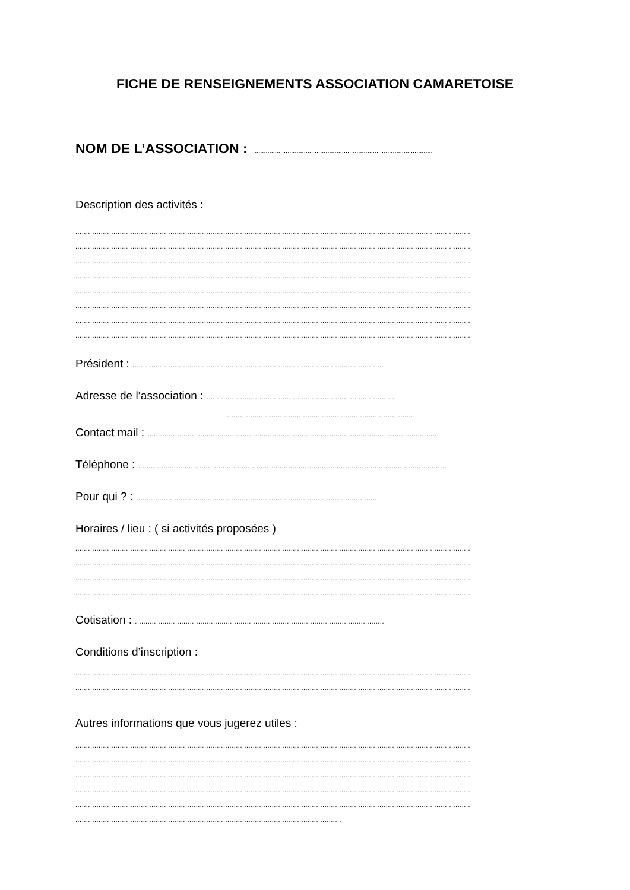FICHE DE RENSEIGNEMENTS ASSOCIATION CAMARETOISE
NOM DE L’ASSOCIATION : ....................................................................................................
Description des activités :
...........................................................................................................................................................................................
...........................................................................................................................................................................................
...........................................................................................................................................................................................
...........................................................................................................................................................................................
...........................................................................................................................................................................................
...........................................................................................................................................................................................
...........................................................................................................................................................................................
...........................................................................................................................................................................................
Président : .......................................................................................................................
Adresse de l’association : .........................................................................................
.........................................................................................
Contact mail : .........................................................................................................................................
Téléphone : ..................................................................................................................................................
Pour qui ? : ...................................................................................................................
Horaires / lieu : ( si activités proposées )
...........................................................................................................................................................................................
...........................................................................................................................................................................................
...........................................................................................................................................................................................
...........................................................................................................................................................................................
Cotisation : ......................................................................................................................
Conditions d’inscription :
...........................................................................................................................................................................................
...........................................................................................................................................................................................
Autres informations que vous jugerez utiles :
...........................................................................................................................................................................................
...........................................................................................................................................................................................
...........................................................................................................................................................................................
...........................................................................................................................................................................................
...........................................................................................................................................................................................
..............................................................................................................................